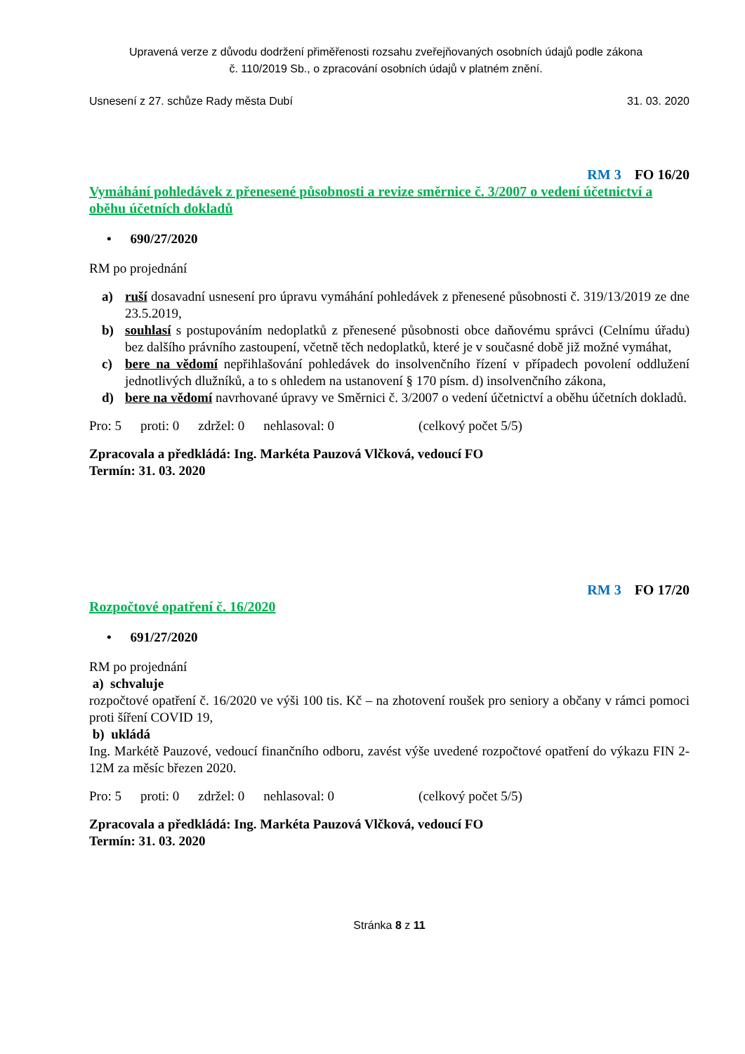Upravená verze z důvodu dodržení přiměřenosti rozsahu zveřejňovaných osobních údajů podle zákona
č. 110/2019 Sb., o zpracování osobních údajů v platném znění.
Usnesení z 27. schůze Rady města Dubí 31. 03. 2020
RM 3 FO 16/20
Vymáhání pohledávek z přenesené působnosti a revize směrnice č. 3/2007 o vedení účetnictví a oběhu účetních dokladů
• 690/27/2020
RM po projednání
a) ruší dosavadní usnesení pro úpravu vymáhání pohledávek z přenesené působnosti č. 319/13/2019 ze dne 23.5.2019,
b) souhlasí s postupováním nedoplatků z přenesené působnosti obce daňovému správci (Celnímu úřadu) bez dalšího právního zastoupení, včetně těch nedoplatků, které je v současné době již možné vymáhat,
c) bere na vědomí nepřihlašování pohledávek do insolvenčního řízení v případech povolení oddlužení jednotlivých dlužníků, a to s ohledem na ustanovení § 170 písm. d) insolvenčního zákona,
d) bere na vědomí navrhované úpravy ve Směrnici č. 3/2007 o vedení účetnictví a oběhu účetních dokladů.
Pro: 5 proti: 0 zdržel: 0 nehlasoval: 0 (celkový počet 5/5)
Zpracovala a předkládá: Ing. Markéta Pauzová Vlčková, vedoucí FO
Termín: 31. 03. 2020
RM 3 FO 17/20
Rozpočtové opatření č. 16/2020
• 691/27/2020
RM po projednání
a) schvaluje
rozpočtové opatření č. 16/2020 ve výši 100 tis. Kč – na zhotovení roušek pro seniory a občany v rámci pomoci proti šíření COVID 19,
b) ukládá
Ing. Markétě Pauzové, vedoucí finančního odboru, zavést výše uvedené rozpočtové opatření do výkazu FIN 2-12M za měsíc březen 2020.
Pro: 5 proti: 0 zdržel: 0 nehlasoval: 0 (celkový počet 5/5)
Zpracovala a předkládá: Ing. Markéta Pauzová Vlčková, vedoucí FO
Termín: 31. 03. 2020
Stránka 8 z 11